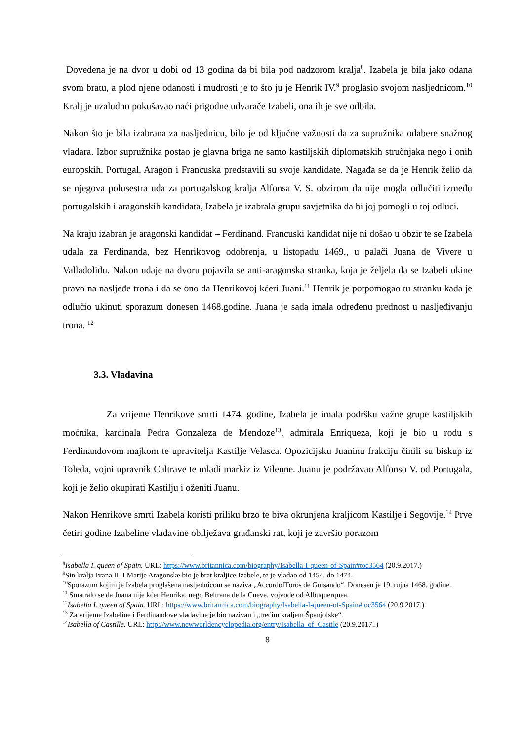Dovedena je na dvor u dobi od 13 godina da bi bila pod nadzorom kralja<sup>8</sup>. Izabela je bila jako odana svom bratu, a plod njene odanosti i mudrosti je to što ju je Henrik IV.<sup>9</sup> proglasio svojom nasljednicom.<sup>10</sup> Kralj je uzaludno pokušavao naći prigodne udvarače Izabeli, ona ih je sve odbila.
Nakon što je bila izabrana za nasljednicu, bilo je od ključne važnosti da za supružnika odabere snažnog vladara. Izbor supružnika postao je glavna briga ne samo kastiljskih diplomatskih stručnjaka nego i onih europskih. Portugal, Aragon i Francuska predstavili su svoje kandidate. Nagađa se da je Henrik želio da se njegova polusestra uda za portugalskog kralja Alfonsa V. S. obzirom da nije mogla odlučiti između portugalskih i aragonskih kandidata, Izabela je izabrala grupu savjetnika da bi joj pomogli u toj odluci.
Na kraju izabran je aragonski kandidat – Ferdinand. Francuski kandidat nije ni došao u obzir te se Izabela udala za Ferdinanda, bez Henrikovog odobrenja, u listopadu 1469., u palači Juana de Vivere u Valladolidu. Nakon udaje na dvoru pojavila se anti-aragonska stranka, koja je željela da se Izabeli ukine pravo na nasljeđe trona i da se ono da Henrikovoj kćeri Juani.<sup>11</sup> Henrik je potpomogao tu stranku kada je odlučio ukinuti sporazum donesen 1468.godine. Juana je sada imala određenu prednost u nasljeđivanju trona. <sup>12</sup>
3.3. Vladavina
Za vrijeme Henrikove smrti 1474. godine, Izabela je imala podršku važne grupe kastiljskih moćnika, kardinala Pedra Gonzaleza de Mendoze<sup>13</sup>, admirala Enriqueza, koji je bio u rodu s Ferdinandovom majkom te upravitelja Kastilje Velasca. Opozicijsku Juaninu frakciju činili su biskup iz Toleda, vojni upravnik Caltrave te mladi markiz iz Vilenne. Juanu je podržavao Alfonso V. od Portugala, koji je želio okupirati Kastilju i oženiti Juanu.
Nakon Henrikove smrti Izabela koristi priliku brzo te biva okrunjena kraljicom Kastilje i Segovije.<sup>14</sup> Prve četiri godine Izabeline vladavine obilježava građanski rat, koji je završio porazom
<sup>8</sup> Isabella I. queen of Spain. URL: https://www.britannica.com/biography/Isabella-I-queen-of-Spain#toc3564 (20.9.2017.)
<sup>9</sup> Sin kralja Ivana II. I Marije Aragonske bio je brat kraljice Izabele, te je vladao od 1454. do 1474.
<sup>10</sup> Sporazum kojim je Izabela proglašena nasljednicom se naziva „AccordofToros de Guisando“. Donesen je 19. rujna 1468. godine.
<sup>11</sup> Smatralo se da Juana nije kćer Henrika, nego Beltrana de la Cueve, vojvode od Albuquerquea.
<sup>12</sup> Isabella I. queen of Spain. URL: https://www.britannica.com/biography/Isabella-I-queen-of-Spain#toc3564 (20.9.2017.)
<sup>13</sup> Za vrijeme Izabeline i Ferdinandove vladavine je bio nazivan i „trećim kraljem Španjolske“.
<sup>14</sup> Isabella of Castille. URL: http://www.newworldencyclopedia.org/entry/Isabella_of_Castile (20.9.2017..)
8